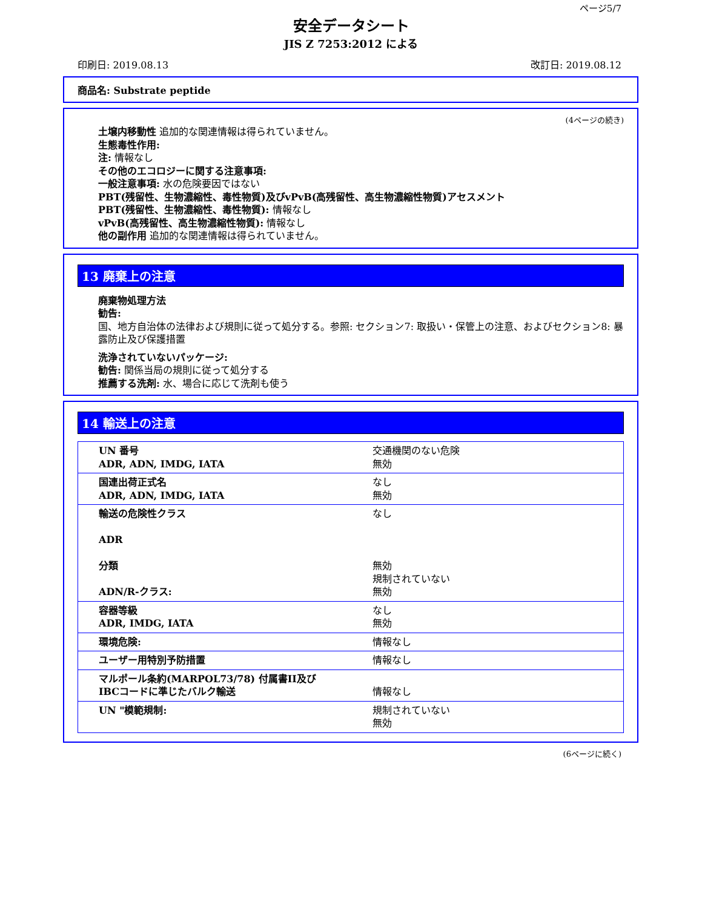ページ5/7
安全データシート
JIS Z 7253:2012 による
印刷日: 2019.08.13 改訂日: 2019.08.12
商品名: Substrate peptide
(4ページの続き)
土壌内移動性 追加的な関連情報は得られていません。
生態毒性作用:
注: 情報なし
その他のエコロジーに関する注意事項:
一般注意事項: 水の危険要因ではない
PBT(残留性、生物濃縮性、毒性物質)及びvPvB(高残留性、高生物濃縮性物質)アセスメント
PBT(残留性、生物濃縮性、毒性物質): 情報なし
vPvB(高残留性、高生物濃縮性物質): 情報なし
他の副作用 追加的な関連情報は得られていません。
13 廃棄上の注意
廃棄物処理方法
勧告:
国、地方自治体の法律および規則に従って処分する。参照: セクション7: 取扱い・保管上の注意、およびセクション8: 暴露防止及び保護措置
洗浄されていないパッケージ:
勧告: 関係当局の規則に従って処分する
推薦する洗剤: 水、場合に応じて洗剤も使う
14 輸送上の注意
| UN 番号 ADR, ADN, IMDG, IATA | 交通機関のない危険 無効 |
| 国連出荷正式名 ADR, ADN, IMDG, IATA | なし 無効 |
| 輸送の危険性クラス ADR 分類 ADN/R-クラス: | なし 無効 規制されていない 無効 |
| 容器等級 ADR, IMDG, IATA | なし 無効 |
| 環境危険: | 情報なし |
| ユーザー用特別予防措置 | 情報なし |
| マルポール条約(MARPOL73/78) 付属書II及び IBCコードに準じたバルク輸送 | 情報なし |
| UN "模範規制: | 規制されていない 無効 |
(6ページに続く)